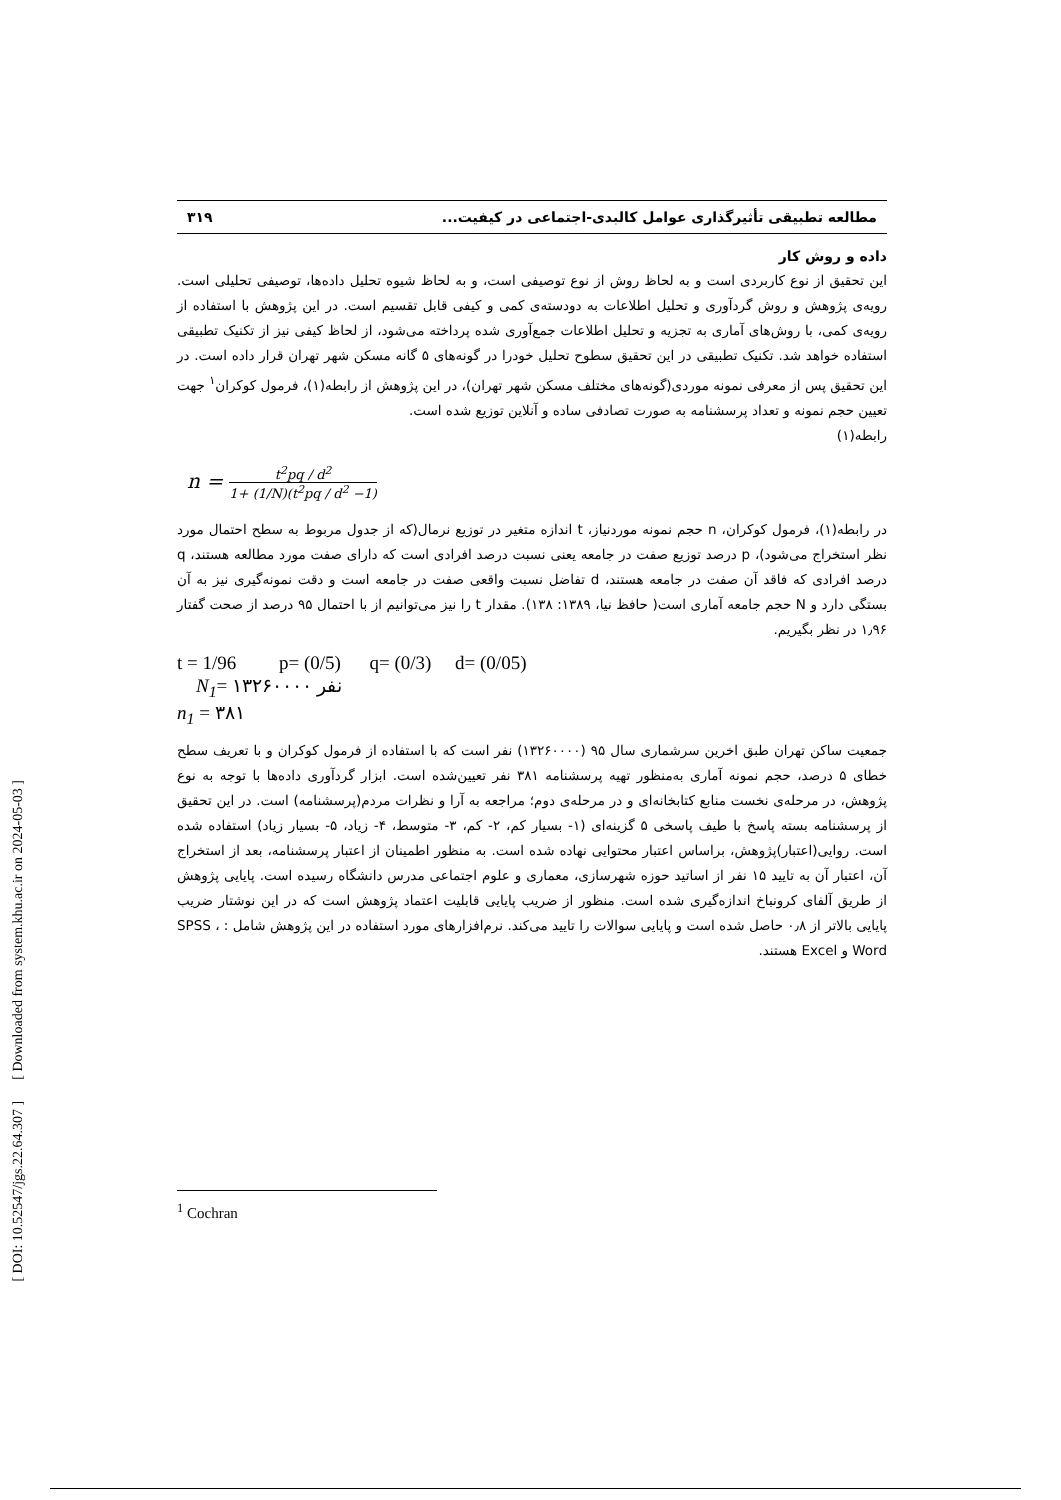مطالعه تطبیقی تأثیرگذاری عوامل کالبدی-اجتماعی در کیفیت... ۳۱۹
داده و روش کار
این تحقیق از نوع کاربردی است و به لحاظ روش از نوع توصیفی است، و به لحاظ شیوه تحلیل داده‌ها، توصیفی تحلیلی است. رویه‌ی پژوهش و روش گردآوری و تحلیل اطلاعات به دودسته‌ی کمی و کیفی قابل تقسیم است. در این پژوهش با استفاده از رویه‌ی کمی، با روش‌های آماری به تجزیه و تحلیل اطلاعات جمع‌آوری شده پرداخته می‌شود، از لحاظ کیفی نیز از تکنیک تطبیقی استفاده خواهد شد. تکنیک تطبیقی در این تحقیق سطوح تحلیل خودرا در گونه‌های ۵ گانه مسکن شهر تهران قرار داده است. در این تحقیق پس از معرفی نمونه موردی(گونه‌های مختلف مسکن شهر تهران)، در این پژوهش از رابطه(۱)، فرمول کوکران<sup>۱</sup> جهت تعیین حجم نمونه و تعداد پرسشنامه به صورت تصادفی ساده و آنلاین توزیع شده است.
رابطه(۱)
n = t<sup>2</sup>pq / d<sup>2</sup> 1+ (1/N)(t<sup>2</sup>pq / d<sup>2</sup> −1)
در رابطه(۱)، فرمول کوکران، n حجم نمونه موردنیاز، t اندازه متغیر در توزیع نرمال(که از جدول مربوط به سطح احتمال مورد نظر استخراج می‌شود)، p درصد توزیع صفت در جامعه یعنی نسبت درصد افرادی است که دارای صفت مورد مطالعه هستند، q درصد افرادی که فاقد آن صفت در جامعه هستند، d تفاضل نسبت واقعی صفت در جامعه است و دقت نمونه‌گیری نیز به آن بستگی دارد و N حجم جامعه آماری است( حافظ نیا، ۱۳۸۹: ۱۳۸). مقدار t را نیز می‌توانیم از با احتمال ۹۵ درصد از صحت گفتار ۱٫۹۶ در نظر بگیریم.
t = 1/96 p= (0/5) q= (0/3) d= (0/05)
N<sub>1</sub>= ۱۳۲۶۰۰۰۰ نفر
n<sub>1</sub> = ۳۸۱
جمعیت ساکن تهران طبق اخرین سرشماری سال ۹۵ (۱۳۲۶۰۰۰۰) نفر است که با استفاده از فرمول کوکران و با تعریف سطح خطای ۵ درصد، حجم نمونه آماری به‌منظور تهیه پرسشنامه ۳۸۱ نفر تعیین‌شده است. ابزار گردآوری داده‌ها با توجه به نوع پژوهش، در مرحله‌ی نخست منابع کتابخانه‌ای و در مرحله‌ی دوم؛ مراجعه به آرا و نظرات مردم(پرسشنامه) است. در این تحقیق از پرسشنامه بسته پاسخ با طیف پاسخی ۵ گزینه‌ای (۱- بسیار کم، ۲- کم، ۳- متوسط، ۴- زیاد، ۵- بسیار زیاد) استفاده شده است. روایی(اعتبار)پژوهش، براساس اعتبار محتوایی نهاده شده است. به منظور اطمینان از اعتبار پرسشنامه، بعد از استخراج آن، اعتبار آن به تایید ۱۵ نفر از اساتید حوزه شهرسازی، معماری و علوم اجتماعی مدرس دانشگاه رسیده است. پایایی پژوهش از طریق آلفای کرونباخ اندازه‌گیری شده است. منظور از ضریب پایایی قابلیت اعتماد پژوهش است که در این نوشتار ضریب پایایی بالاتر از ۰٫۸ حاصل شده است و پایایی سوالات را تایید می‌کند. نرم‌افزارهای مورد استفاده در این پژوهش شامل : SPSS ، Word و Excel هستند.
<sup>1</sup> Cochran
[ DOI: 10.52547/jgs.22.64.307 ] [ Downloaded from system.khu.ac.ir on 2024-05-03 ]